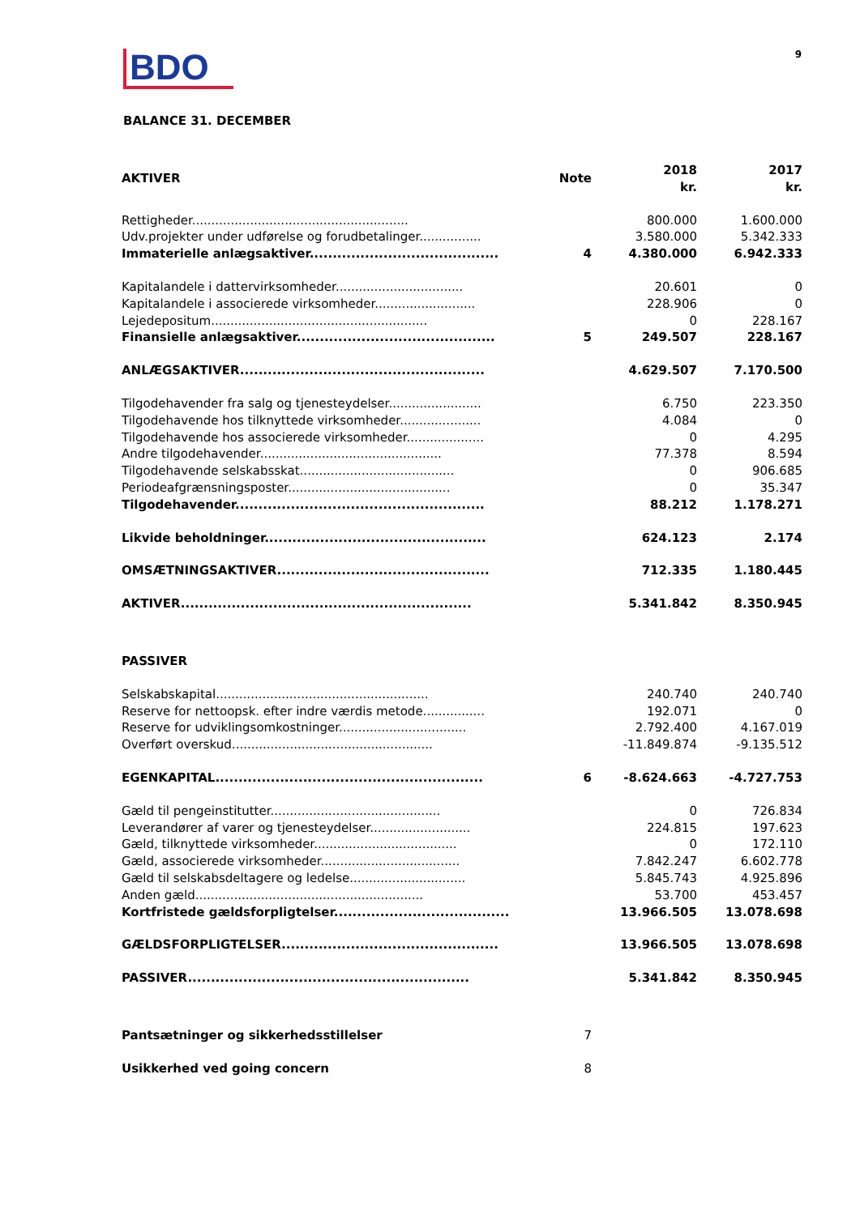BDO
9
BALANCE 31. DECEMBER
| AKTIVER | Note | 2018 kr. | 2017 kr. |
| --- | --- | --- | --- |
| Rettigheder........................................................ | | 800.000 | 1.600.000 |
| Udv.projekter under udførelse og forudbetalinger................ | | 3.580.000 | 5.342.333 |
| Immaterielle anlægsaktiver......................................... | 4 | 4.380.000 | 6.942.333 |
| Kapitalandele i dattervirksomheder................................. | | 20.601 | 0 |
| Kapitalandele i associerede virksomheder.......................... | | 228.906 | 0 |
| Lejedepositum........................................................ | | 0 | 228.167 |
| Finansielle anlægsaktiver........................................... | 5 | 249.507 | 228.167 |
| ANLÆGSAKTIVER..................................................... | | 4.629.507 | 7.170.500 |
| Tilgodehavender fra salg og tjenesteydelser........................ | | 6.750 | 223.350 |
| Tilgodehavende hos tilknyttede virksomheder..................... | | 4.084 | 0 |
| Tilgodehavende hos associerede virksomheder.................... | | 0 | 4.295 |
| Andre tilgodehavender............................................... | | 77.378 | 8.594 |
| Tilgodehavende selskabsskat........................................ | | 0 | 906.685 |
| Periodeafgrænsningsposter.......................................... | | 0 | 35.347 |
| Tilgodehavender...................................................... | | 88.212 | 1.178.271 |
| Likvide beholdninger................................................ | | 624.123 | 2.174 |
| OMSÆTNINGSAKTIVER.............................................. | | 712.335 | 1.180.445 |
| AKTIVER............................................................... | | 5.341.842 | 8.350.945 |
| PASSIVER | | | |
| Selskabskapital....................................................... | | 240.740 | 240.740 |
| Reserve for nettoopsk. efter indre værdis metode................ | | 192.071 | 0 |
| Reserve for udviklingsomkostninger................................. | | 2.792.400 | 4.167.019 |
| Overført overskud.................................................... | | -11.849.874 | -9.135.512 |
| EGENKAPITAL.......................................................... | 6 | -8.624.663 | -4.727.753 |
| Gæld til pengeinstitutter............................................ | | 0 | 726.834 |
| Leverandører af varer og tjenesteydelser.......................... | | 224.815 | 197.623 |
| Gæld, tilknyttede virksomheder..................................... | | 0 | 172.110 |
| Gæld, associerede virksomheder.................................... | | 7.842.247 | 6.602.778 |
| Gæld til selskabsdeltagere og ledelse.............................. | | 5.845.743 | 4.925.896 |
| Anden gæld........................................................... | | 53.700 | 453.457 |
| Kortfristede gældsforpligtelser...................................... | | 13.966.505 | 13.078.698 |
| GÆLDSFORPLIGTELSER............................................... | | 13.966.505 | 13.078.698 |
| PASSIVER............................................................. | | 5.341.842 | 8.350.945 |
| Pantsætninger og sikkerhedsstillelser | 7 | | |
| Usikkerhed ved going concern | 8 | | |